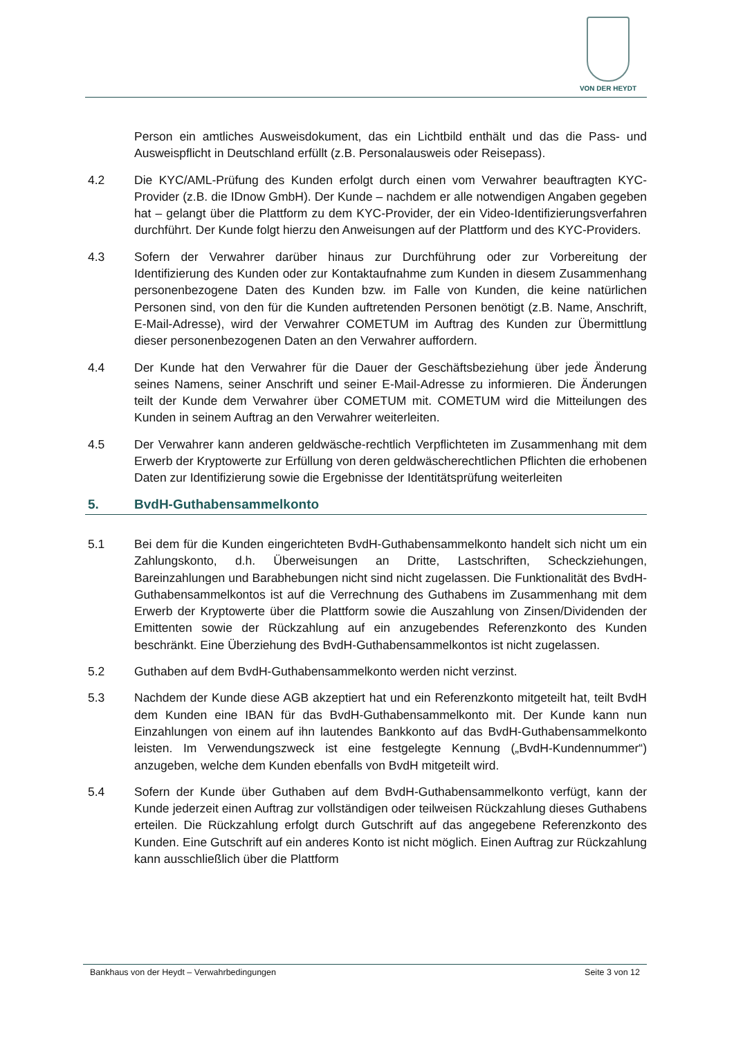VON DER HEYDT
Person ein amtliches Ausweisdokument, das ein Lichtbild enthält und das die Pass- und Ausweispflicht in Deutschland erfüllt (z.B. Personalausweis oder Reisepass).
4.2 Die KYC/AML-Prüfung des Kunden erfolgt durch einen vom Verwahrer beauftragten KYC-Provider (z.B. die IDnow GmbH). Der Kunde – nachdem er alle notwendigen Angaben gegeben hat – gelangt über die Plattform zu dem KYC-Provider, der ein Video-Identifizierungsverfahren durchführt. Der Kunde folgt hierzu den Anweisungen auf der Plattform und des KYC-Providers.
4.3 Sofern der Verwahrer darüber hinaus zur Durchführung oder zur Vorbereitung der Identifizierung des Kunden oder zur Kontaktaufnahme zum Kunden in diesem Zusammenhang personenbezogene Daten des Kunden bzw. im Falle von Kunden, die keine natürlichen Personen sind, von den für die Kunden auftretenden Personen benötigt (z.B. Name, Anschrift, E-Mail-Adresse), wird der Verwahrer COMETUM im Auftrag des Kunden zur Übermittlung dieser personenbezogenen Daten an den Verwahrer auffordern.
4.4 Der Kunde hat den Verwahrer für die Dauer der Geschäftsbeziehung über jede Änderung seines Namens, seiner Anschrift und seiner E-Mail-Adresse zu informieren. Die Änderungen teilt der Kunde dem Verwahrer über COMETUM mit. COMETUM wird die Mitteilungen des Kunden in seinem Auftrag an den Verwahrer weiterleiten.
4.5 Der Verwahrer kann anderen geldwäsche-rechtlich Verpflichteten im Zusammenhang mit dem Erwerb der Kryptowerte zur Erfüllung von deren geldwäscherechtlichen Pflichten die erhobenen Daten zur Identifizierung sowie die Ergebnisse der Identitätsprüfung weiterleiten
5. BvdH-Guthabensammelkonto
5.1 Bei dem für die Kunden eingerichteten BvdH-Guthabensammelkonto handelt sich nicht um ein Zahlungskonto, d.h. Überweisungen an Dritte, Lastschriften, Scheckziehungen, Bareinzahlungen und Barabhebungen nicht sind nicht zugelassen. Die Funktionalität des BvdH-Guthabensammelkontos ist auf die Verrechnung des Guthabens im Zusammenhang mit dem Erwerb der Kryptowerte über die Plattform sowie die Auszahlung von Zinsen/Dividenden der Emittenten sowie der Rückzahlung auf ein anzugebendes Referenzkonto des Kunden beschränkt. Eine Überziehung des BvdH-Guthabensammelkontos ist nicht zugelassen.
5.2 Guthaben auf dem BvdH-Guthabensammelkonto werden nicht verzinst.
5.3 Nachdem der Kunde diese AGB akzeptiert hat und ein Referenzkonto mitgeteilt hat, teilt BvdH dem Kunden eine IBAN für das BvdH-Guthabensammelkonto mit. Der Kunde kann nun Einzahlungen von einem auf ihn lautendes Bankkonto auf das BvdH-Guthabensammelkonto leisten. Im Verwendungszweck ist eine festgelegte Kennung („BvdH-Kundennummer“) anzugeben, welche dem Kunden ebenfalls von BvdH mitgeteilt wird.
5.4 Sofern der Kunde über Guthaben auf dem BvdH-Guthabensammelkonto verfügt, kann der Kunde jederzeit einen Auftrag zur vollständigen oder teilweisen Rückzahlung dieses Guthabens erteilen. Die Rückzahlung erfolgt durch Gutschrift auf das angegebene Referenzkonto des Kunden. Eine Gutschrift auf ein anderes Konto ist nicht möglich. Einen Auftrag zur Rückzahlung kann ausschließlich über die Plattform
Bankhaus von der Heydt – Verwahrbedingungen Seite 3 von 12